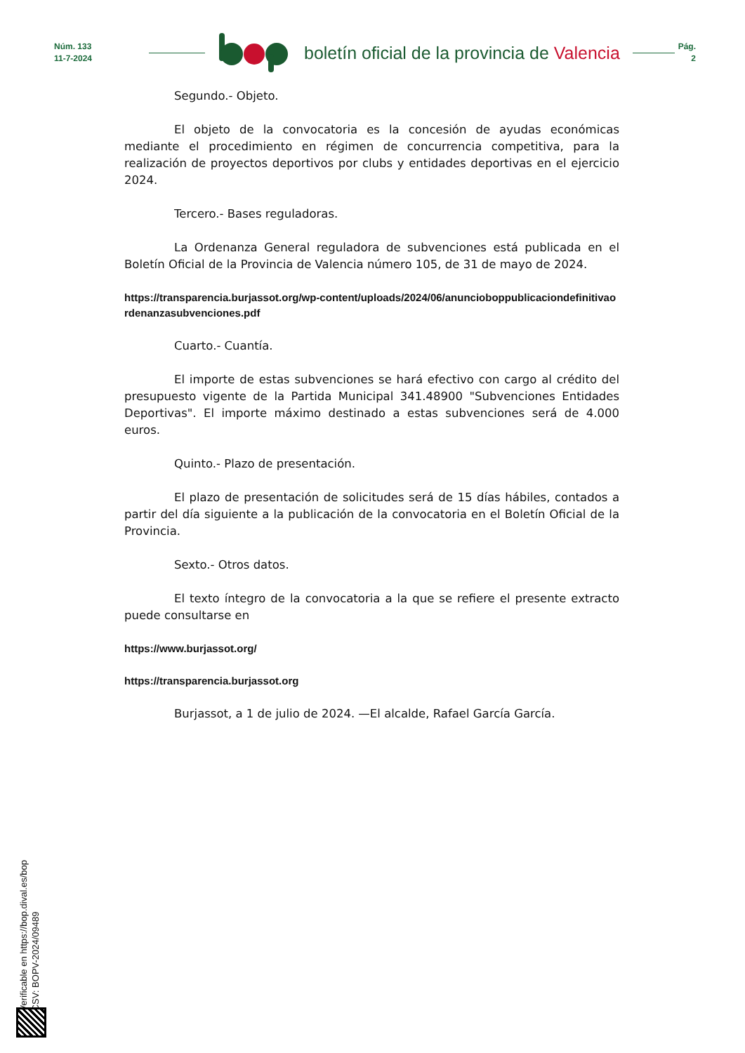Núm. 133
11-7-2024
boletín oficial de la provincia de Valencia
Pág.
2
Segundo.- Objeto.
El objeto de la convocatoria es la concesión de ayudas económicas mediante el procedimiento en régimen de concurrencia competitiva, para la realización de proyectos deportivos por clubs y entidades deportivas en el ejercicio 2024.
Tercero.- Bases reguladoras.
La Ordenanza General reguladora de subvenciones está publicada en el Boletín Oficial de la Provincia de Valencia número 105, de 31 de mayo de 2024.
https://transparencia.burjassot.org/wp-content/uploads/2024/06/anuncioboppublicaciondefinitivaordenanzasubvenciones.pdf
Cuarto.- Cuantía.
El importe de estas subvenciones se hará efectivo con cargo al crédito del presupuesto vigente de la Partida Municipal 341.48900 "Subvenciones Entidades Deportivas". El importe máximo destinado a estas subvenciones será de 4.000 euros.
Quinto.- Plazo de presentación.
El plazo de presentación de solicitudes será de 15 días hábiles, contados a partir del día siguiente a la publicación de la convocatoria en el Boletín Oficial de la Provincia.
Sexto.- Otros datos.
El texto íntegro de la convocatoria a la que se refiere el presente extracto puede consultarse en
https://www.burjassot.org/
https://transparencia.burjassot.org
Burjassot, a 1 de julio de 2024. —El alcalde, Rafael García García.
Verificable en https://bop.dival.es/bop
CSV: BOPV-2024/09489